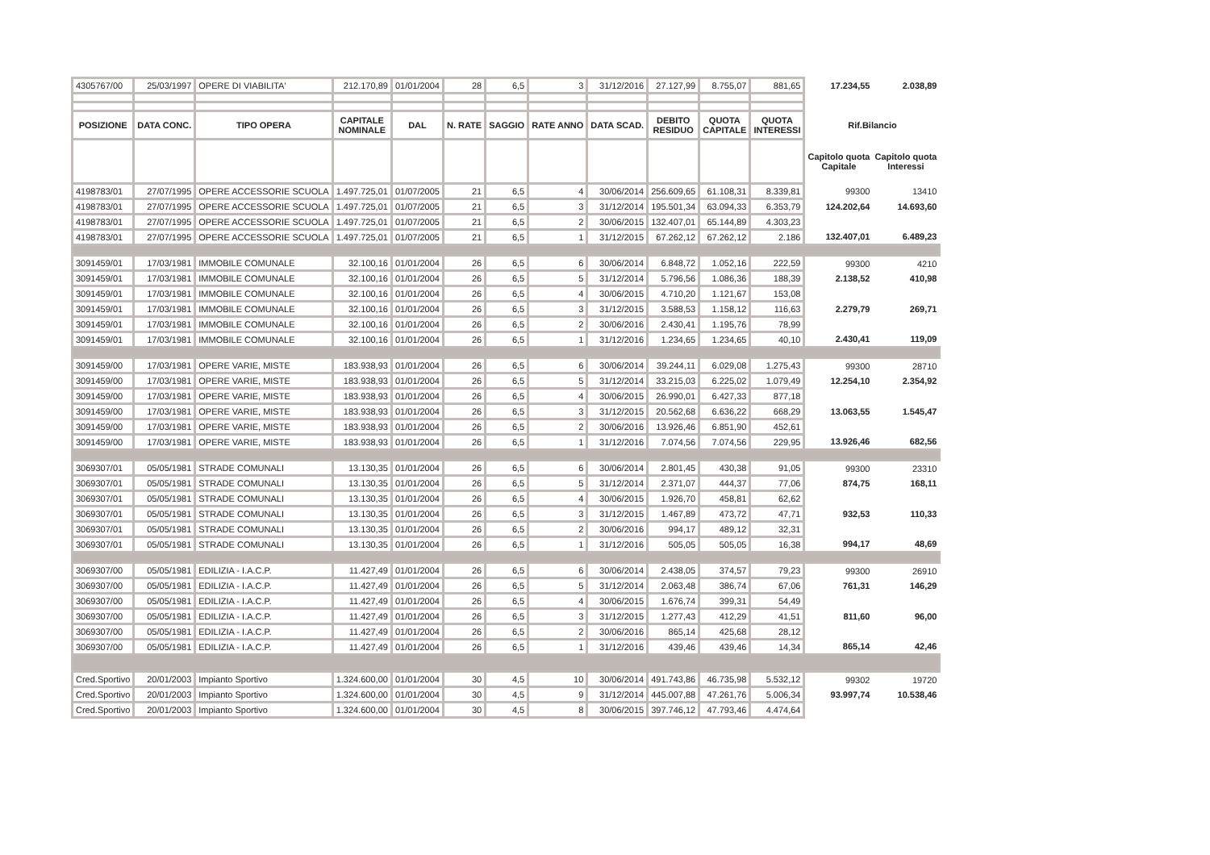| 4305767/00 | 25/03/1997 | OPERE DI VIABILITA' | 212.170,89 | 01/01/2004 | 28 | 6,5 | 3 | 31/12/2016 | 27.127,99 | 8.755,07 | 881,65 | 17.234,55 | 2.038,89 |
| POSIZIONE | DATA CONC. | TIPO OPERA | CAPITALE NOMINALE | DAL | N. RATE | SAGGIO | RATE ANNO | DATA SCAD. | DEBITO RESIDUO | QUOTA CAPITALE | QUOTA INTERESSI | Rif.Bilancio | |
| | | | | | | | | | | | | Capitolo quota Capitale | Capitolo quota Interessi |
| 4198783/01 | 27/07/1995 | OPERE ACCESSORIE SCUOLA | 1.497.725,01 | 01/07/2005 | 21 | 6,5 | 4 | 30/06/2014 | 256.609,65 | 61.108,31 | 8.339,81 | 99300 | 13410 |
| 4198783/01 | 27/07/1995 | OPERE ACCESSORIE SCUOLA | 1.497.725,01 | 01/07/2005 | 21 | 6,5 | 3 | 31/12/2014 | 195.501,34 | 63.094,33 | 6.353,79 | 124.202,64 | 14.693,60 |
| 4198783/01 | 27/07/1995 | OPERE ACCESSORIE SCUOLA | 1.497.725,01 | 01/07/2005 | 21 | 6,5 | 2 | 30/06/2015 | 132.407,01 | 65.144,89 | 4.303,23 | | |
| 4198783/01 | 27/07/1995 | OPERE ACCESSORIE SCUOLA | 1.497.725,01 | 01/07/2005 | 21 | 6,5 | 1 | 31/12/2015 | 67.262,12 | 67.262,12 | 2.186 | 132.407,01 | 6.489,23 |
| 3091459/01 | 17/03/1981 | IMMOBILE COMUNALE | 32.100,16 | 01/01/2004 | 26 | 6,5 | 6 | 30/06/2014 | 6.848,72 | 1.052,16 | 222,59 | 99300 | 4210 |
| 3091459/01 | 17/03/1981 | IMMOBILE COMUNALE | 32.100,16 | 01/01/2004 | 26 | 6,5 | 5 | 31/12/2014 | 5.796,56 | 1.086,36 | 188,39 | 2.138,52 | 410,98 |
| 3091459/01 | 17/03/1981 | IMMOBILE COMUNALE | 32.100,16 | 01/01/2004 | 26 | 6,5 | 4 | 30/06/2015 | 4.710,20 | 1.121,67 | 153,08 | | |
| 3091459/01 | 17/03/1981 | IMMOBILE COMUNALE | 32.100,16 | 01/01/2004 | 26 | 6,5 | 3 | 31/12/2015 | 3.588,53 | 1.158,12 | 116,63 | 2.279,79 | 269,71 |
| 3091459/01 | 17/03/1981 | IMMOBILE COMUNALE | 32.100,16 | 01/01/2004 | 26 | 6,5 | 2 | 30/06/2016 | 2.430,41 | 1.195,76 | 78,99 | | |
| 3091459/01 | 17/03/1981 | IMMOBILE COMUNALE | 32.100,16 | 01/01/2004 | 26 | 6,5 | 1 | 31/12/2016 | 1.234,65 | 1.234,65 | 40,10 | 2.430,41 | 119,09 |
| 3091459/00 | 17/03/1981 | OPERE VARIE, MISTE | 183.938,93 | 01/01/2004 | 26 | 6,5 | 6 | 30/06/2014 | 39.244,11 | 6.029,08 | 1.275,43 | 99300 | 28710 |
| 3091459/00 | 17/03/1981 | OPERE VARIE, MISTE | 183.938,93 | 01/01/2004 | 26 | 6,5 | 5 | 31/12/2014 | 33.215,03 | 6.225,02 | 1.079,49 | 12.254,10 | 2.354,92 |
| 3091459/00 | 17/03/1981 | OPERE VARIE, MISTE | 183.938,93 | 01/01/2004 | 26 | 6,5 | 4 | 30/06/2015 | 26.990,01 | 6.427,33 | 877,18 | | |
| 3091459/00 | 17/03/1981 | OPERE VARIE, MISTE | 183.938,93 | 01/01/2004 | 26 | 6,5 | 3 | 31/12/2015 | 20.562,68 | 6.636,22 | 668,29 | 13.063,55 | 1.545,47 |
| 3091459/00 | 17/03/1981 | OPERE VARIE, MISTE | 183.938,93 | 01/01/2004 | 26 | 6,5 | 2 | 30/06/2016 | 13.926,46 | 6.851,90 | 452,61 | | |
| 3091459/00 | 17/03/1981 | OPERE VARIE, MISTE | 183.938,93 | 01/01/2004 | 26 | 6,5 | 1 | 31/12/2016 | 7.074,56 | 7.074,56 | 229,95 | 13.926,46 | 682,56 |
| 3069307/01 | 05/05/1981 | STRADE COMUNALI | 13.130,35 | 01/01/2004 | 26 | 6,5 | 6 | 30/06/2014 | 2.801,45 | 430,38 | 91,05 | 99300 | 23310 |
| 3069307/01 | 05/05/1981 | STRADE COMUNALI | 13.130,35 | 01/01/2004 | 26 | 6,5 | 5 | 31/12/2014 | 2.371,07 | 444,37 | 77,06 | 874,75 | 168,11 |
| 3069307/01 | 05/05/1981 | STRADE COMUNALI | 13.130,35 | 01/01/2004 | 26 | 6,5 | 4 | 30/06/2015 | 1.926,70 | 458,81 | 62,62 | | |
| 3069307/01 | 05/05/1981 | STRADE COMUNALI | 13.130,35 | 01/01/2004 | 26 | 6,5 | 3 | 31/12/2015 | 1.467,89 | 473,72 | 47,71 | 932,53 | 110,33 |
| 3069307/01 | 05/05/1981 | STRADE COMUNALI | 13.130,35 | 01/01/2004 | 26 | 6,5 | 2 | 30/06/2016 | 994,17 | 489,12 | 32,31 | | |
| 3069307/01 | 05/05/1981 | STRADE COMUNALI | 13.130,35 | 01/01/2004 | 26 | 6,5 | 1 | 31/12/2016 | 505,05 | 505,05 | 16,38 | 994,17 | 48,69 |
| 3069307/00 | 05/05/1981 | EDILIZIA - I.A.C.P. | 11.427,49 | 01/01/2004 | 26 | 6,5 | 6 | 30/06/2014 | 2.438,05 | 374,57 | 79,23 | 99300 | 26910 |
| 3069307/00 | 05/05/1981 | EDILIZIA - I.A.C.P. | 11.427,49 | 01/01/2004 | 26 | 6,5 | 5 | 31/12/2014 | 2.063,48 | 386,74 | 67,06 | 761,31 | 146,29 |
| 3069307/00 | 05/05/1981 | EDILIZIA - I.A.C.P. | 11.427,49 | 01/01/2004 | 26 | 6,5 | 4 | 30/06/2015 | 1.676,74 | 399,31 | 54,49 | | |
| 3069307/00 | 05/05/1981 | EDILIZIA - I.A.C.P. | 11.427,49 | 01/01/2004 | 26 | 6,5 | 3 | 31/12/2015 | 1.277,43 | 412,29 | 41,51 | 811,60 | 96,00 |
| 3069307/00 | 05/05/1981 | EDILIZIA - I.A.C.P. | 11.427,49 | 01/01/2004 | 26 | 6,5 | 2 | 30/06/2016 | 865,14 | 425,68 | 28,12 | | |
| 3069307/00 | 05/05/1981 | EDILIZIA - I.A.C.P. | 11.427,49 | 01/01/2004 | 26 | 6,5 | 1 | 31/12/2016 | 439,46 | 439,46 | 14,34 | 865,14 | 42,46 |
| Cred.Sportivo | 20/01/2003 | Impianto Sportivo | 1.324.600,00 | 01/01/2004 | 30 | 4,5 | 10 | 30/06/2014 | 491.743,86 | 46.735,98 | 5.532,12 | 99302 | 19720 |
| Cred.Sportivo | 20/01/2003 | Impianto Sportivo | 1.324.600,00 | 01/01/2004 | 30 | 4,5 | 9 | 31/12/2014 | 445.007,88 | 47.261,76 | 5.006,34 | 93.997,74 | 10.538,46 |
| Cred.Sportivo | 20/01/2003 | Impianto Sportivo | 1.324.600,00 | 01/01/2004 | 30 | 4,5 | 8 | 30/06/2015 | 397.746,12 | 47.793,46 | 4.474,64 | | |